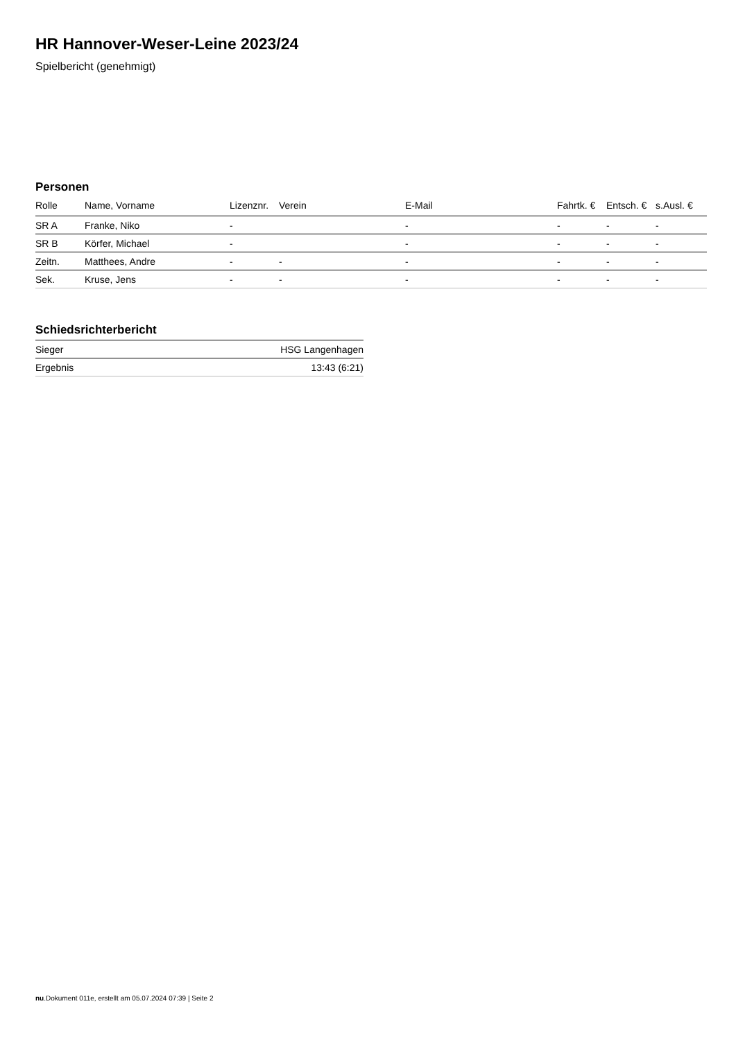HR Hannover-Weser-Leine 2023/24
Spielbericht (genehmigt)
Personen
| Rolle | Name, Vorname | Lizenznr. | Verein | E-Mail | Fahrtk. € | Entsch. € | s.Ausl. € |
| --- | --- | --- | --- | --- | --- | --- | --- |
| SR A | Franke, Niko | - | | - | - | - | - |
| SR B | Körfer, Michael | - | | - | - | - | - |
| Zeitn. | Matthees, Andre | - | - | - | - | - | - |
| Sek. | Kruse, Jens | - | - | - | - | - | - |
Schiedsrichterbericht
| Sieger | HSG Langenhagen |
| Ergebnis | 13:43 (6:21) |
nu.Dokument 011e, erstellt am 05.07.2024 07:39 | Seite 2